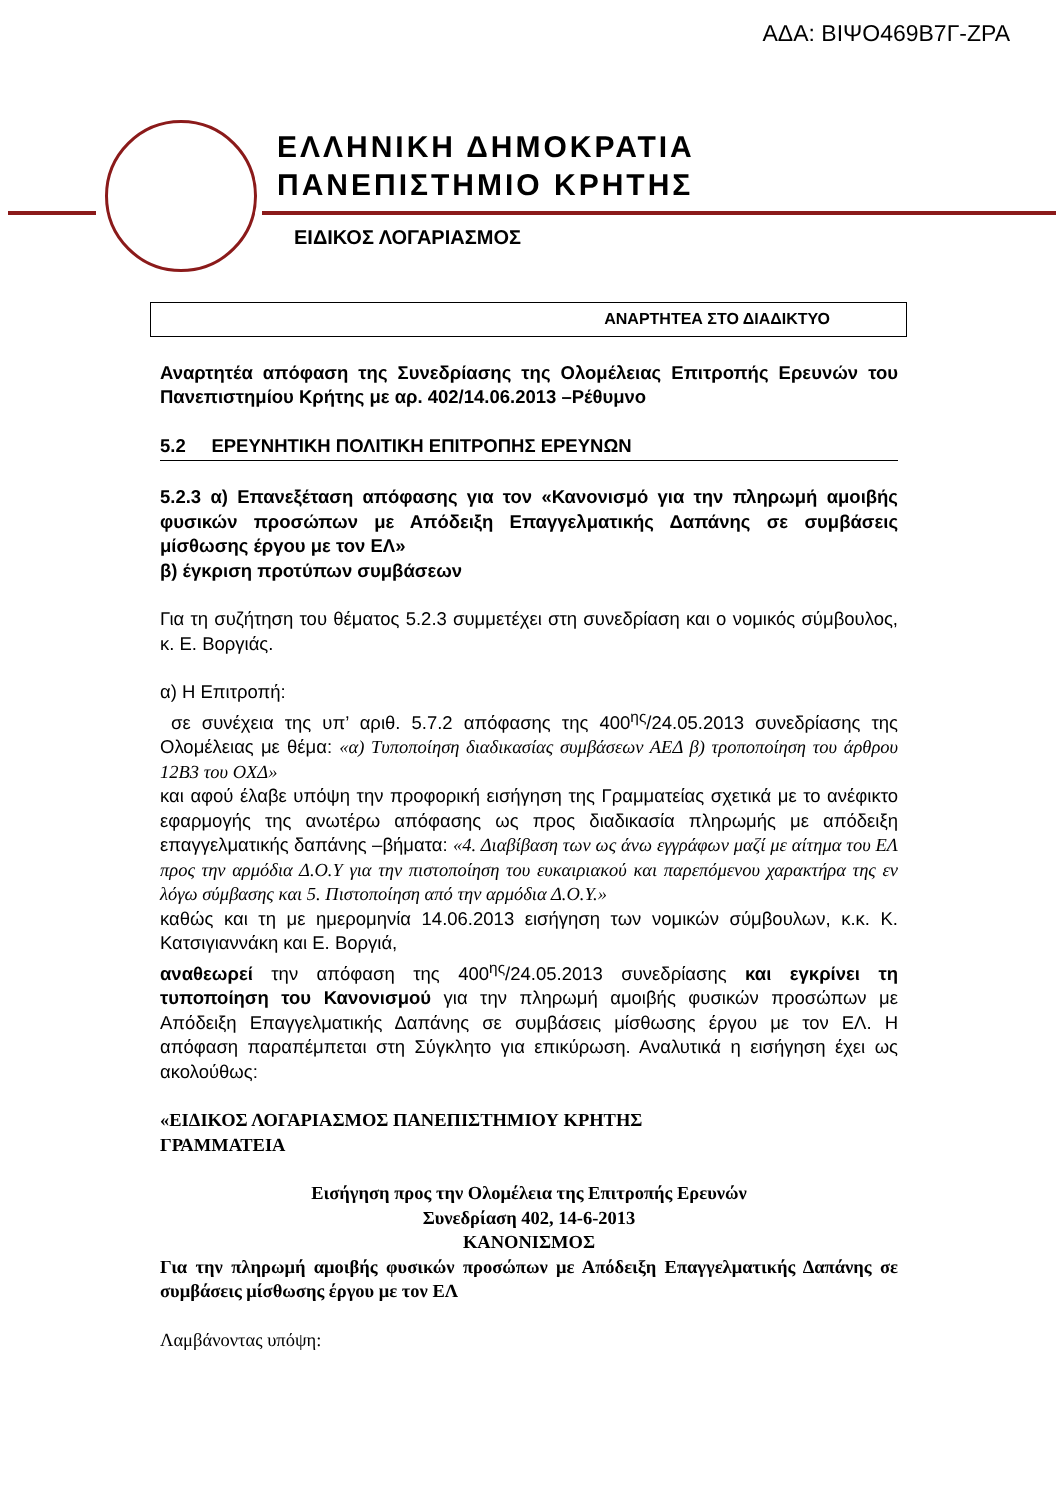ΑΔΑ: ΒΙΨΟ469Β7Γ-ΖΡΑ
ΕΛΛΗΝΙΚΗ ΔΗΜΟΚΡΑΤΙΑ
ΠΑΝΕΠΙΣΤΗΜΙΟ ΚΡΗΤΗΣ
ΕΙΔΙΚΟΣ ΛΟΓΑΡΙΑΣΜΟΣ
ΑΝΑΡΤΗΤΕΑ ΣΤΟ ΔΙΑΔΙΚΤΥΟ
Αναρτητέα απόφαση της Συνεδρίασης της Ολομέλειας Επιτροπής Ερευνών του Πανεπιστημίου Κρήτης με αρ. 402/14.06.2013 –Ρέθυμνο
5.2 ΕΡΕΥΝΗΤΙΚΗ ΠΟΛΙΤΙΚΗ ΕΠΙΤΡΟΠΗΣ ΕΡΕΥΝΩΝ
5.2.3 α) Επανεξέταση απόφασης για τον «Κανονισμό για την πληρωμή αμοιβής φυσικών προσώπων με Απόδειξη Επαγγελματικής Δαπάνης σε συμβάσεις μίσθωσης έργου με τον ΕΛ»
β) έγκριση προτύπων συμβάσεων
Για τη συζήτηση του θέματος 5.2.3 συμμετέχει στη συνεδρίαση και ο νομικός σύμβουλος, κ. Ε. Βοργιάς.
α) Η Επιτροπή:
σε συνέχεια της υπ’ αριθ. 5.7.2 απόφασης της 400<sup>ης</sup>/24.05.2013 συνεδρίασης της Ολομέλειας με θέμα: «α) Τυποποίηση διαδικασίας συμβάσεων ΑΕΔ β) τροποποίηση του άρθρου 12Β3 του ΟΧΔ»
και αφού έλαβε υπόψη την προφορική εισήγηση της Γραμματείας σχετικά με το ανέφικτο εφαρμογής της ανωτέρω απόφασης ως προς διαδικασία πληρωμής με απόδειξη επαγγελματικής δαπάνης –βήματα: «4. Διαβίβαση των ως άνω εγγράφων μαζί με αίτημα του ΕΛ προς την αρμόδια Δ.Ο.Υ για την πιστοποίηση του ευκαιριακού και παρεπόμενου χαρακτήρα της εν λόγω σύμβασης και 5. Πιστοποίηση από την αρμόδια Δ.Ο.Υ.»
καθώς και τη με ημερομηνία 14.06.2013 εισήγηση των νομικών σύμβουλων, κ.κ. Κ. Κατσιγιαννάκη και Ε. Βοργιά,
αναθεωρεί την απόφαση της 400<sup>ης</sup>/24.05.2013 συνεδρίασης και εγκρίνει τη τυποποίηση του Κανονισμού για την πληρωμή αμοιβής φυσικών προσώπων με Απόδειξη Επαγγελματικής Δαπάνης σε συμβάσεις μίσθωσης έργου με τον ΕΛ. Η απόφαση παραπέμπεται στη Σύγκλητο για επικύρωση. Αναλυτικά η εισήγηση έχει ως ακολούθως:
«ΕΙΔΙΚΟΣ ΛΟΓΑΡΙΑΣΜΟΣ ΠΑΝΕΠΙΣΤΗΜΙΟΥ ΚΡΗΤΗΣ
ΓΡΑΜΜΑΤΕΙΑ
Εισήγηση προς την Ολομέλεια της Επιτροπής Ερευνών
Συνεδρίαση 402, 14-6-2013
ΚΑΝΟΝΙΣΜΟΣ
Για την πληρωμή αμοιβής φυσικών προσώπων με Απόδειξη Επαγγελματικής Δαπάνης σε συμβάσεις μίσθωσης έργου με τον ΕΛ
Λαμβάνοντας υπόψη: